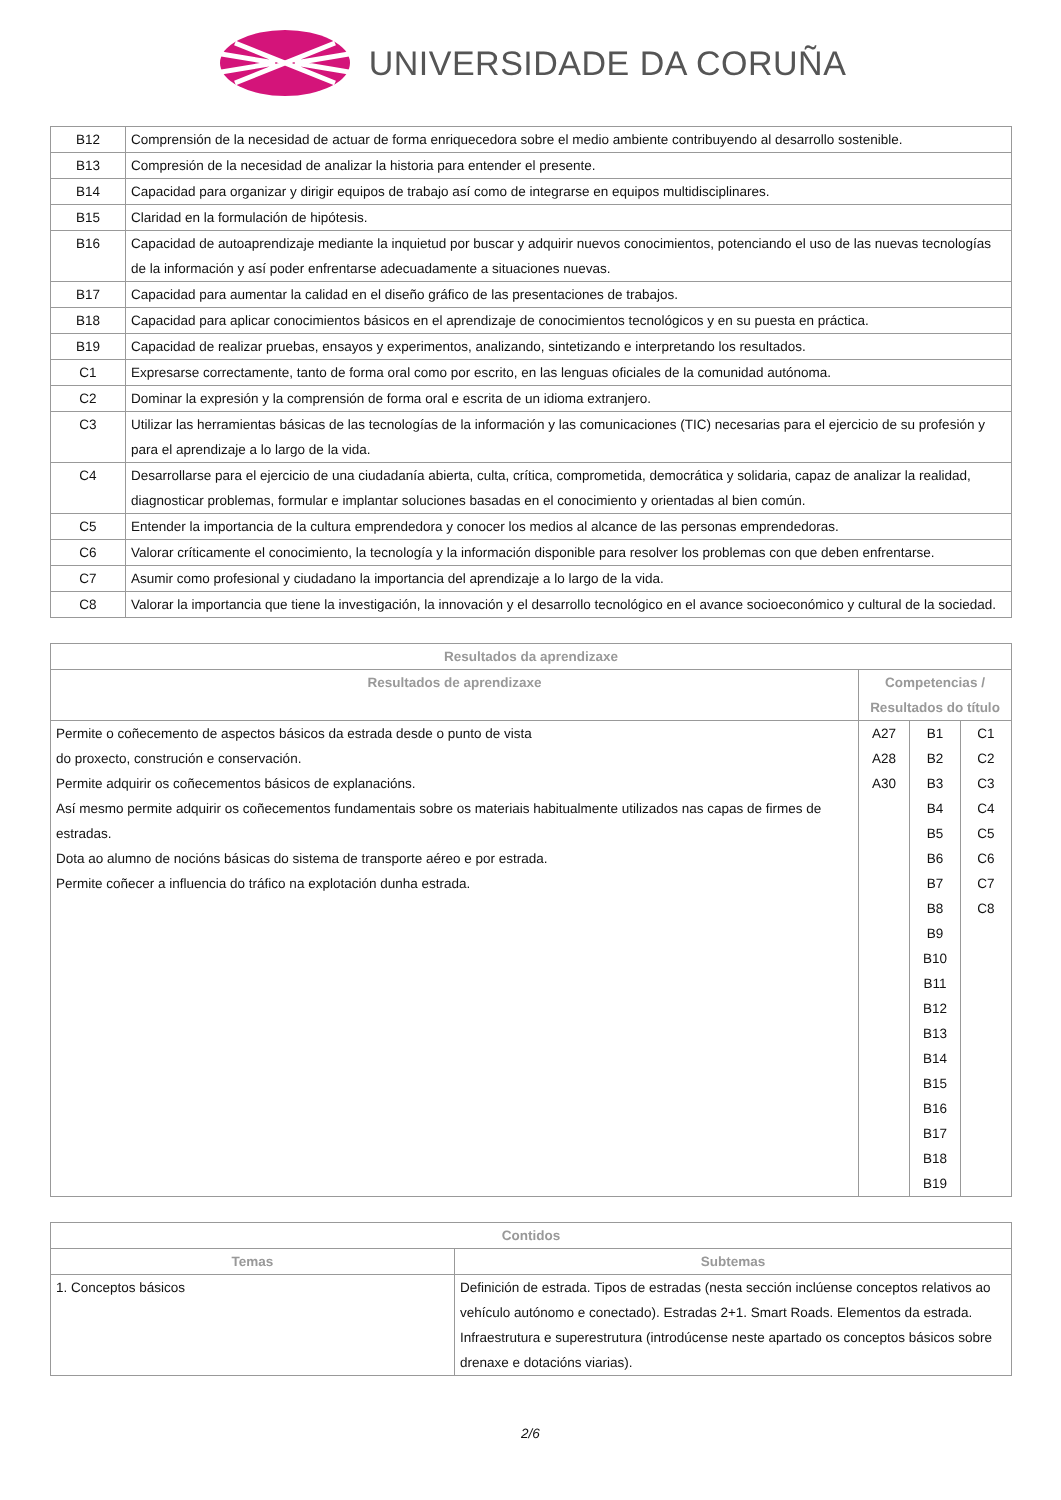UNIVERSIDADE DA CORUÑA
| B12 | Comprensión de la necesidad de actuar de forma enriquecedora sobre el medio ambiente contribuyendo al desarrollo sostenible. |
| B13 | Compresión de la necesidad de analizar la historia para entender el presente. |
| B14 | Capacidad para organizar y dirigir equipos de trabajo así como de integrarse en equipos multidisciplinares. |
| B15 | Claridad en la formulación de hipótesis. |
| B16 | Capacidad de autoaprendizaje mediante la inquietud por buscar y adquirir nuevos conocimientos, potenciando el uso de las nuevas tecnologías de la información y así poder enfrentarse adecuadamente a situaciones nuevas. |
| B17 | Capacidad para aumentar la calidad en el diseño gráfico de las presentaciones de trabajos. |
| B18 | Capacidad para aplicar conocimientos básicos en el aprendizaje de conocimientos tecnológicos y en su puesta en práctica. |
| B19 | Capacidad de realizar pruebas, ensayos y experimentos, analizando, sintetizando e interpretando los resultados. |
| C1 | Expresarse correctamente, tanto de forma oral como por escrito, en las lenguas oficiales de la comunidad autónoma. |
| C2 | Dominar la expresión y la comprensión de forma oral e escrita de un idioma extranjero. |
| C3 | Utilizar las herramientas básicas de las tecnologías de la información y las comunicaciones (TIC) necesarias para el ejercicio de su profesión y para el aprendizaje a lo largo de la vida. |
| C4 | Desarrollarse para el ejercicio de una ciudadanía abierta, culta, crítica, comprometida, democrática y solidaria, capaz de analizar la realidad, diagnosticar problemas, formular e implantar soluciones basadas en el conocimiento y orientadas al bien común. |
| C5 | Entender la importancia de la cultura emprendedora y conocer los medios al alcance de las personas emprendedoras. |
| C6 | Valorar críticamente el conocimiento, la tecnología y la información disponible para resolver los problemas con que deben enfrentarse. |
| C7 | Asumir como profesional y ciudadano la importancia del aprendizaje a lo largo de la vida. |
| C8 | Valorar la importancia que tiene la investigación, la innovación y el desarrollo tecnológico en el avance socioeconómico y cultural de la sociedad. |
| Resultados da aprendizaxe | | | |
| --- | --- | --- | --- |
| Resultados de aprendizaxe | Competencias / Resultados do título | | |
| Permite o coñecemento de aspectos básicos da estrada desde o punto de vista do proxecto, construción e conservación. Permite adquirir os coñecementos básicos de explanacións. Así mesmo permite adquirir os coñecementos fundamentais sobre os materiais habitualmente utilizados nas capas de firmes de estradas. Dota ao alumno de nocións básicas do sistema de transporte aéreo e por estrada. Permite coñecer a influencia do tráfico na explotación dunha estrada. | A27 A28 A30 | B1 B2 B3 B4 B5 B6 B7 B8 B9 B10 B11 B12 B13 B14 B15 B16 B17 B18 B19 | C1 C2 C3 C4 C5 C6 C7 C8 |
| Contidos | |
| --- | --- |
| Temas | Subtemas |
| 1. Conceptos básicos | Definición de estrada. Tipos de estradas (nesta sección inclúense conceptos relativos ao vehículo autónomo e conectado). Estradas 2+1. Smart Roads. Elementos da estrada. Infraestrutura e superestrutura (introdúcense neste apartado os conceptos básicos sobre drenaxe e dotacións viarias). |
2/6